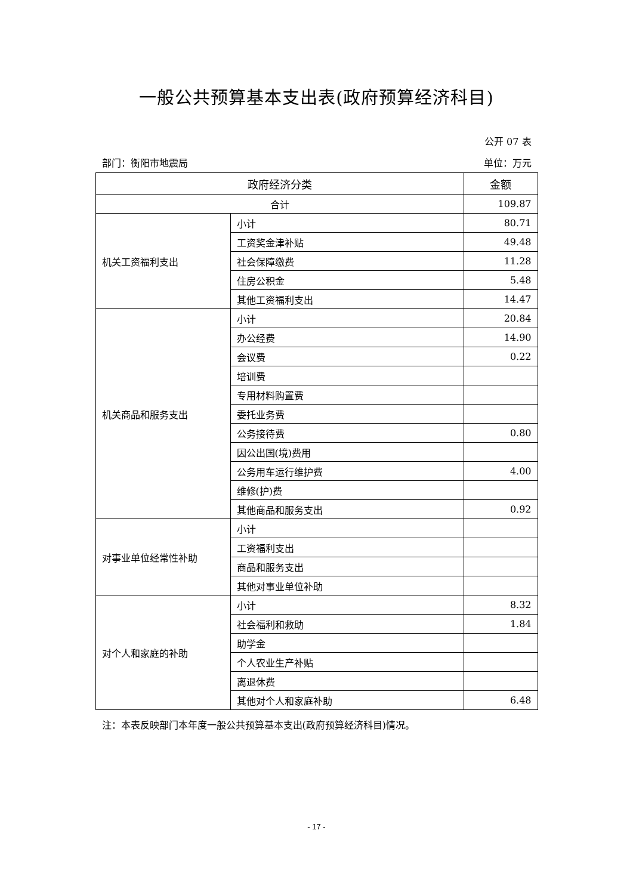一般公共预算基本支出表(政府预算经济科目)
公开 07 表
部门：衡阳市地震局 单位：万元
| 政府经济分类 | | 金额 |
| --- | --- | --- |
| 合计 | | 109.87 |
| 机关工资福利支出 | 小计 | 80.71 |
| | 工资奖金津补贴 | 49.48 |
| | 社会保障缴费 | 11.28 |
| | 住房公积金 | 5.48 |
| | 其他工资福利支出 | 14.47 |
| 机关商品和服务支出 | 小计 | 20.84 |
| | 办公经费 | 14.90 |
| | 会议费 | 0.22 |
| | 培训费 | |
| | 专用材料购置费 | |
| | 委托业务费 | |
| | 公务接待费 | 0.80 |
| | 因公出国(境)费用 | |
| | 公务用车运行维护费 | 4.00 |
| | 维修(护)费 | |
| | 其他商品和服务支出 | 0.92 |
| 对事业单位经常性补助 | 小计 | |
| | 工资福利支出 | |
| | 商品和服务支出 | |
| | 其他对事业单位补助 | |
| 对个人和家庭的补助 | 小计 | 8.32 |
| | 社会福利和救助 | 1.84 |
| | 助学金 | |
| | 个人农业生产补贴 | |
| | 离退休费 | |
| | 其他对个人和家庭补助 | 6.48 |
注：本表反映部门本年度一般公共预算基本支出(政府预算经济科目)情况。
- 17 -